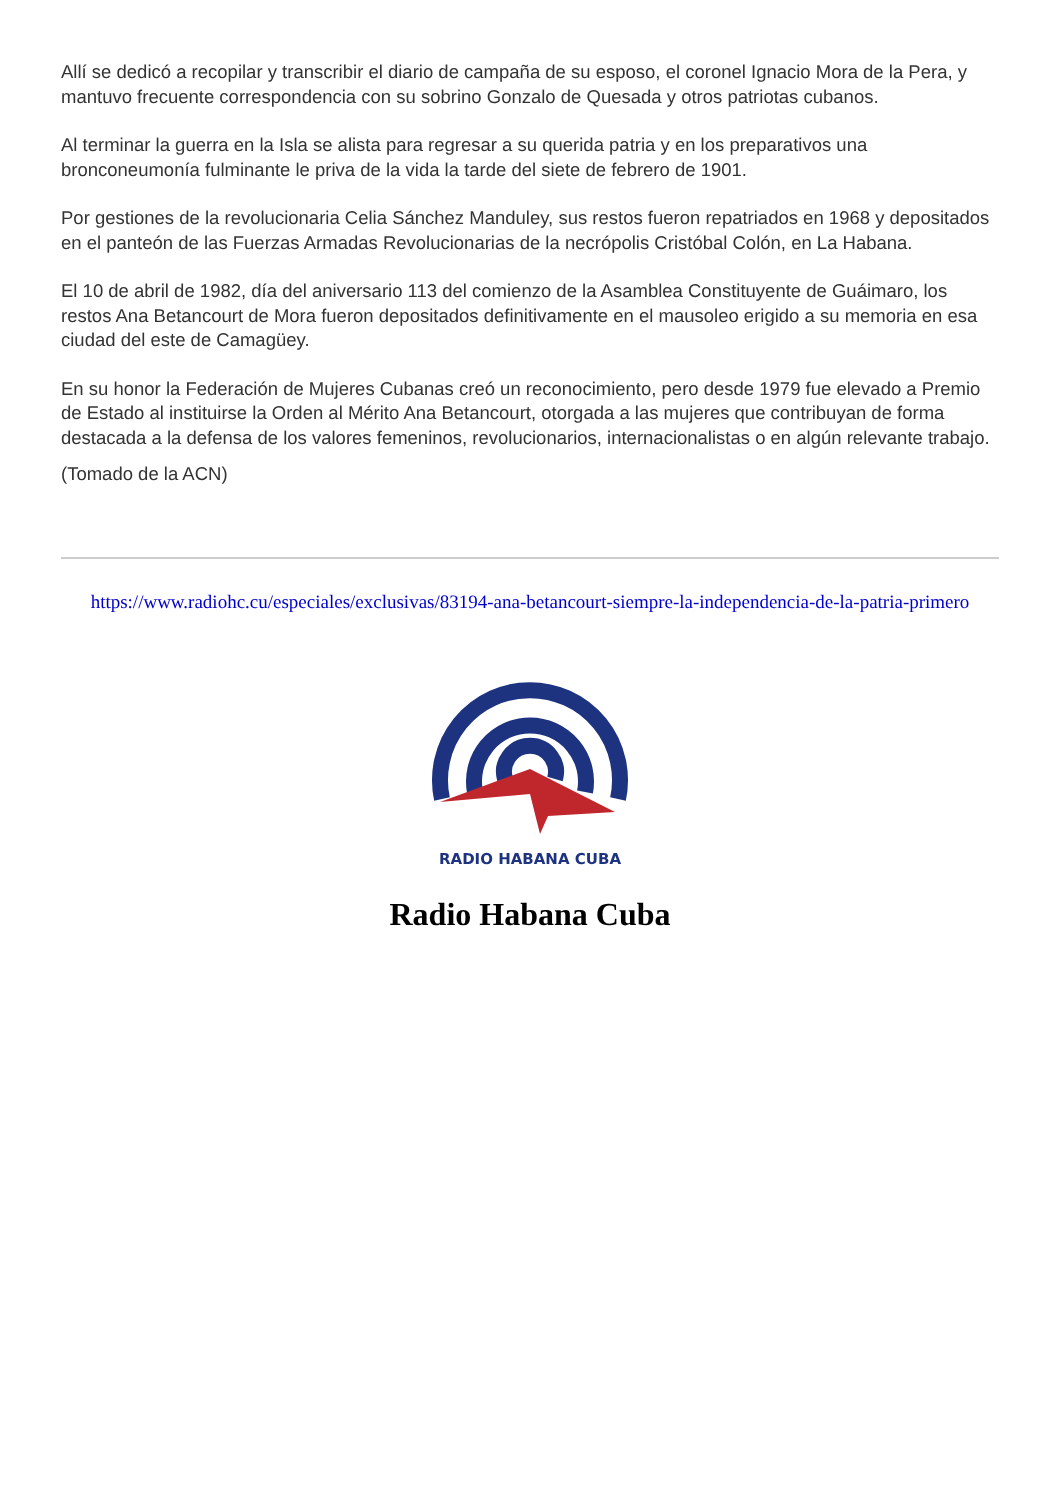Allí se dedicó a recopilar y transcribir el diario de campaña de su esposo, el coronel Ignacio Mora de la Pera, y mantuvo frecuente correspondencia con su sobrino Gonzalo de Quesada y otros patriotas cubanos.
Al terminar la guerra en la Isla se alista para regresar a su querida patria y en los preparativos una bronconeumonía fulminante le priva de la vida la tarde del siete de febrero de 1901.
Por gestiones de la revolucionaria Celia Sánchez Manduley, sus restos fueron repatriados en 1968 y depositados en el panteón de las Fuerzas Armadas Revolucionarias de la necrópolis Cristóbal Colón, en La Habana.
El 10 de abril de 1982, día del aniversario 113 del comienzo de la Asamblea Constituyente de Guáimaro, los restos Ana Betancourt de Mora fueron depositados definitivamente en el mausoleo erigido a su memoria en esa ciudad del este de Camagüey.
En su honor la Federación de Mujeres Cubanas creó un reconocimiento, pero desde 1979 fue elevado a Premio de Estado al instituirse la Orden al Mérito Ana Betancourt, otorgada a las mujeres que contribuyan de forma destacada a la defensa de los valores femeninos, revolucionarios, internacionalistas o en algún relevante trabajo.
(Tomado de la ACN)
https://www.radiohc.cu/especiales/exclusivas/83194-ana-betancourt-siempre-la-independencia-de-la-patria-primero
RADIO HABANA CUBA
Radio Habana Cuba